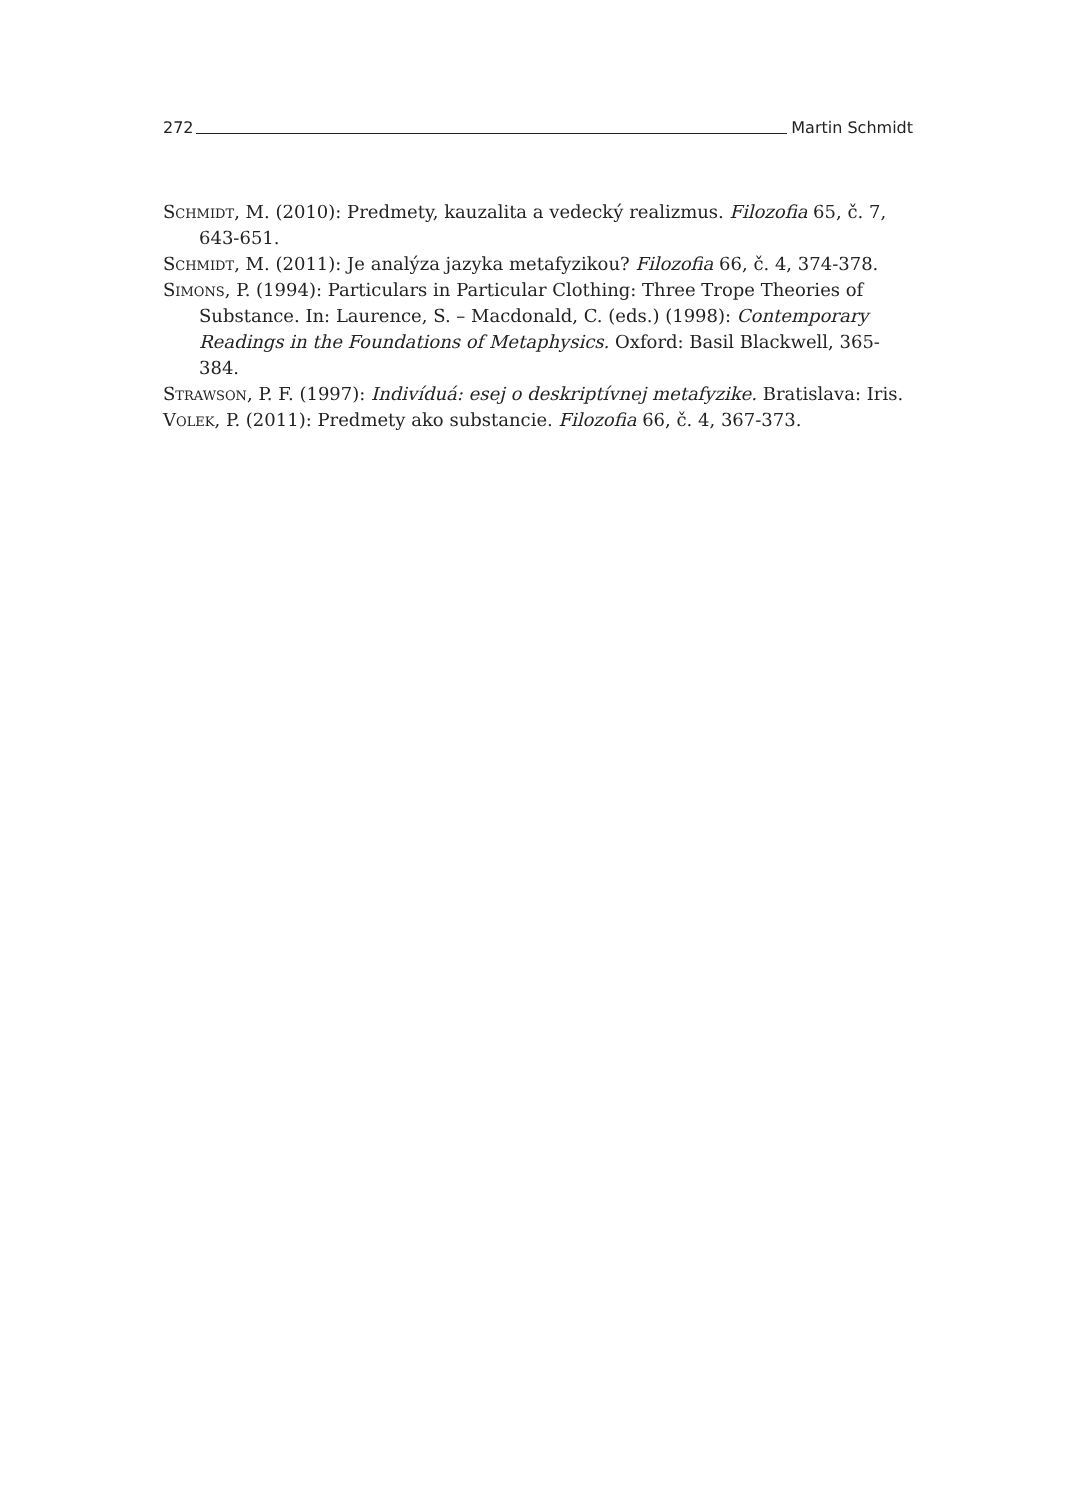272 Martin Schmidt
Schmidt, M. (2010): Predmety, kauzalita a vedecký realizmus. Filozofia 65, č. 7, 643-651.
Schmidt, M. (2011): Je analýza jazyka metafyzikou? Filozofia 66, č. 4, 374-378.
Simons, P. (1994): Particulars in Particular Clothing: Three Trope Theories of Substance. In: Laurence, S. – Macdonald, C. (eds.) (1998): Contemporary Readings in the Foundations of Metaphysics. Oxford: Basil Blackwell, 365-384.
Strawson, P. F. (1997): Indivíduá: esej o deskriptívnej metafyzike. Bratislava: Iris.
Volek, P. (2011): Predmety ako substancie. Filozofia 66, č. 4, 367-373.